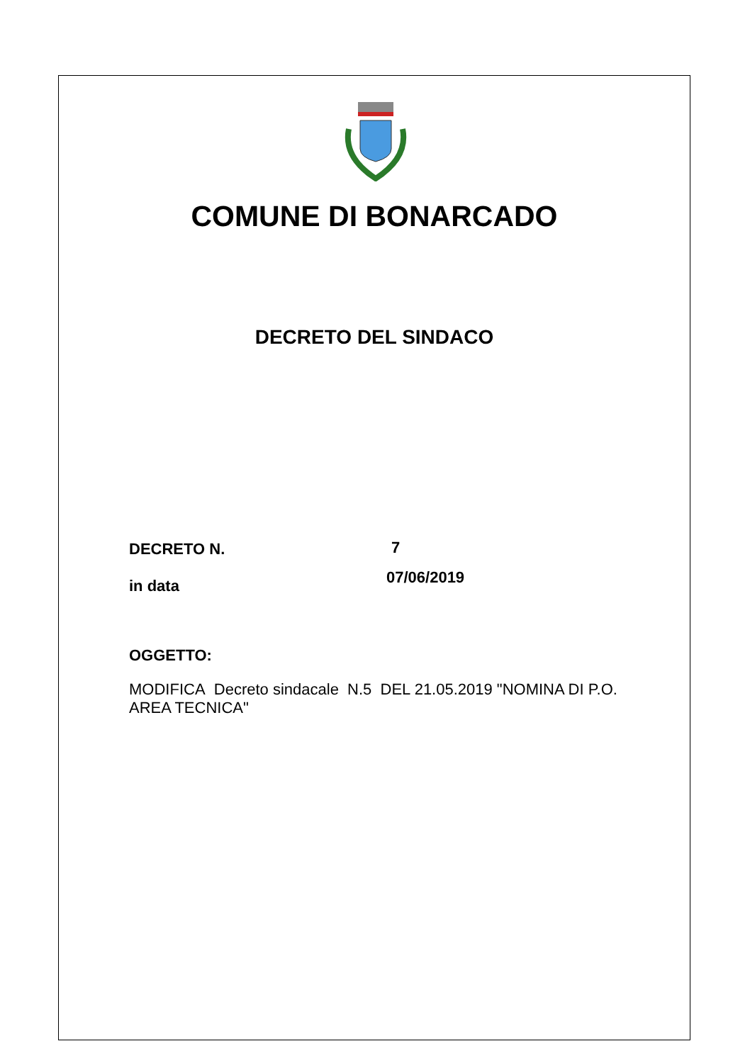COMUNE DI BONARCADO
DECRETO DEL SINDACO
DECRETO N. 7
07/06/2019
in data
OGGETTO:
MODIFICA Decreto sindacale N.5 DEL 21.05.2019 "NOMINA DI P.O. AREA TECNICA"